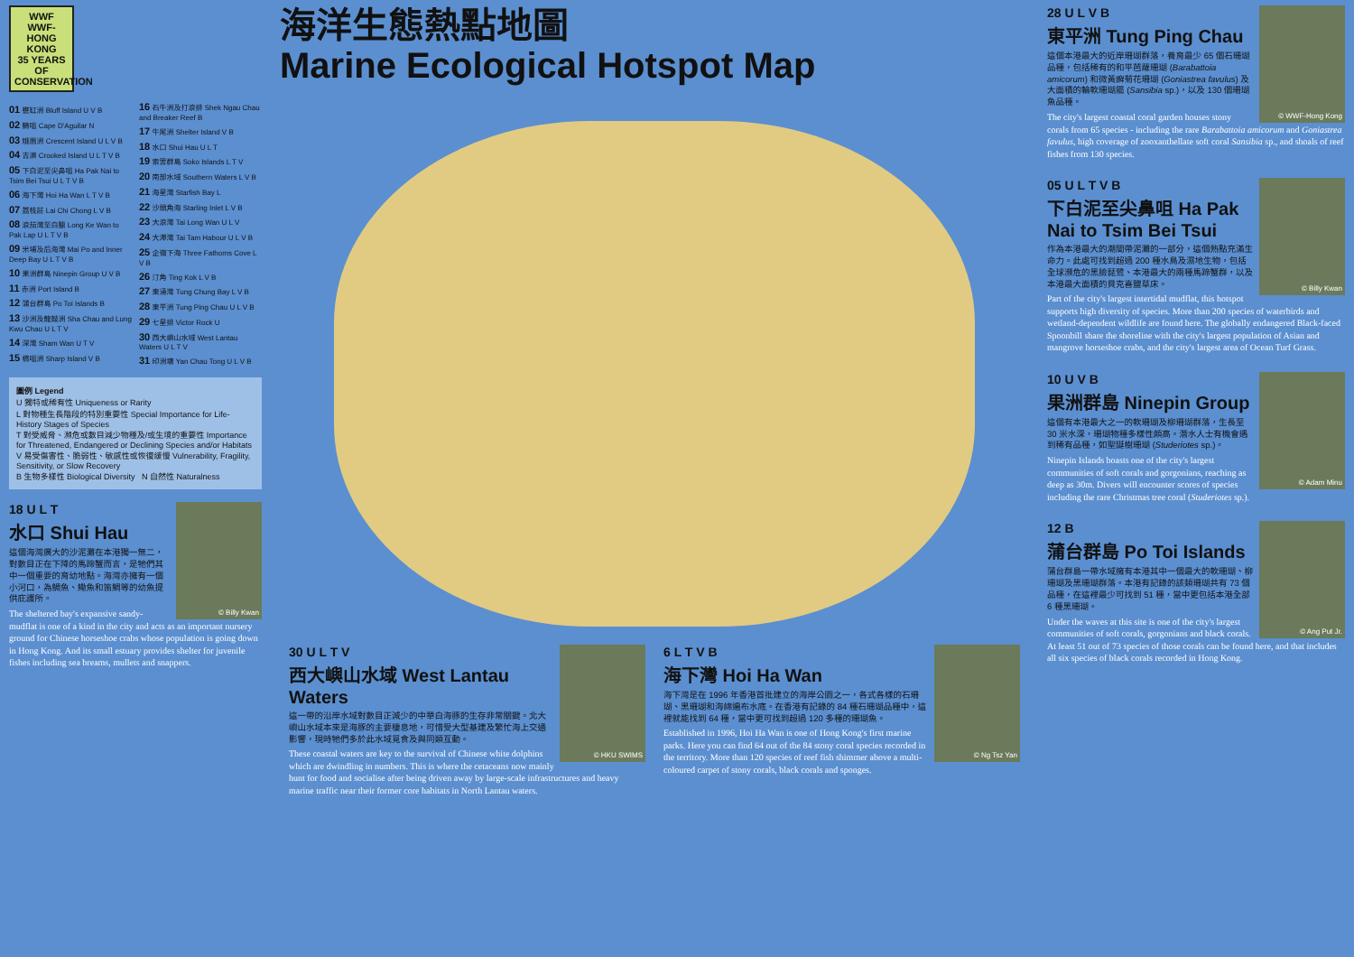WWF
WWF-
HONG KONG
35 YEARS
OF CONSERVATION
01 甕缸洲 Bluff Island U V B
02 鶴咀 Cape D'Aguilar N
03 娥眉洲 Crescent Island U L V B
04 吉澳 Crooked Island U L T V B
05 下白泥至尖鼻咀 Ha Pak Nai to Tsim Bei Tsui U L T V B
06 海下灣 Hoi Ha Wan L T V B
07 荔枝莊 Lai Chi Chong L V B
08 浪茄灣至白臘 Long Ke Wan to Pak Lap U L T V B
09 米埔及后海灣 Mai Po and Inner Deep Bay U L T V B
10 果洲群島 Ninepin Group U V B
11 赤洲 Port Island B
12 蒲台群島 Po Toi Islands B
13 沙洲及龍鼓洲 Sha Chau and Lung Kwu Chau U L T V
14 深灣 Sham Wan U T V
15 橋咀洲 Sharp Island V B
16 石牛洲及打浪排 Shek Ngau Chau and Breaker Reef B
17 牛尾洲 Shelter Island V B
18 水口 Shui Hau U L T
19 索罟群島 Soko Islands L T V
20 南部水域 Southern Waters L V B
21 海星灣 Starfish Bay L
22 沙頭角海 Starling Inlet L V B
23 大浪灣 Tai Long Wan U L V
24 大潭灣 Tai Tam Habour U L V B
25 企嶺下海 Three Fathoms Cove L V B
26 汀角 Ting Kok L V B
27 東涌灣 Tung Chung Bay L V B
28 東平洲 Tung Ping Chau U L V B
29 七星排 Victor Rock U
30 西大嶼山水域 West Lantau Waters U L T V
31 印洲塘 Yan Chau Tong U L V B
圖例 Legend
U 獨特或稀有性 Uniqueness or Rarity
L 對物種生長階段的特別重要性 Special Importance for Life-History Stages of Species
T 對受威脅、瀕危或數目減少物種及/或生境的重要性 Importance for Threatened, Endangered or Declining Species and/or Habitats
V 易受傷害性、脆弱性、敏感性或恢復緩慢 Vulnerability, Fragility, Sensitivity, or Slow Recovery
B 生物多樣性 Biological Diversity N 自然性 Naturalness
© Billy Kwan
18 U L T
水口 Shui Hau
這個海灣廣大的沙泥灘在本港獨一無二，對數目正在下降的馬蹄蟹而言，是牠們其中一個重要的育幼地點。海灣亦擁有一個小河口，為鯛魚、鰳魚和笛鯛等的幼魚提供庇護所。
The sheltered bay's expansive sandy-mudflat is one of a kind in the city and acts as an important nursery ground for Chinese horseshoe crabs whose population is going down in Hong Kong. And its small estuary provides shelter for juvenile fishes including sea breams, mullets and snappers.
海洋生態熱點地圖
Marine Ecological Hotspot Map
© HKU SWIMS
30 U L T V
西大嶼山水域 West Lantau Waters
這一帶的沿岸水域對數目正減少的中華白海豚的生存非常關鍵。北大嶼山水域本來是海豚的主要棲息地，可惜受大型基建及繁忙海上交通影響，現時牠們多於此水域覓食及與同類互動。
These coastal waters are key to the survival of Chinese white dolphins which are dwindling in numbers. This is where the cetaceans now mainly hunt for food and socialise after being driven away by large-scale infrastructures and heavy marine traffic near their former core habitats in North Lantau waters.
© Ng Tsz Yan
6 L T V B
海下灣 Hoi Ha Wan
海下灣是在 1996 年香港首批建立的海岸公園之一，各式各樣的石珊瑚、黑珊瑚和海綿遍布水底。在香港有記錄的 84 種石珊瑚品種中，這裡就能找到 64 種，當中更可找到超過 120 多種的珊瑚魚。
Established in 1996, Hoi Ha Wan is one of Hong Kong's first marine parks. Here you can find 64 out of the 84 stony coral species recorded in the territory. More than 120 species of reef fish shimmer above a multi-coloured carpet of stony corals, black corals and sponges.
© WWF-Hong Kong
28 U L V B
東平洲 Tung Ping Chau
這個本港最大的近岸珊瑚群落，養育最少 65 個石珊瑚品種，包括稀有的和平芭蘿珊瑚 (Barabattoia amicorum) 和微黃癬菊花珊瑚 (Goniastrea favulus) 及大面積的輪軟珊瑚屬 (Sansibia sp.)，以及 130 個珊瑚魚品種。
The city's largest coastal coral garden houses stony corals from 65 species - including the rare Barabattoia amicorum and Goniastrea favulus, high coverage of zooxanthellate soft coral Sansibia sp., and shoals of reef fishes from 130 species.
© Billy Kwan
05 U L T V B
下白泥至尖鼻咀 Ha Pak Nai to Tsim Bei Tsui
作為本港最大的潮間帶泥灘的一部分，這個熱點充滿生命力。此處可找到超過 200 種水鳥及濕地生物，包括全球瀕危的黑臉琵鷺、本港最大的兩種馬蹄蟹群，以及本港最大面積的貝克喜鹽草床。
Part of the city's largest intertidal mudflat, this hotspot supports high diversity of species. More than 200 species of waterbirds and wetland-dependent wildlife are found here. The globally endangered Black-faced Spoonbill share the shoreline with the city's largest population of Asian and mangrove horseshoe crabs, and the city's largest area of Ocean Turf Grass.
© Adam Minu
10 U V B
果洲群島 Ninepin Group
這個有本港最大之一的軟珊瑚及柳珊瑚群落，生長至 30 米水深，珊瑚物種多樣性頗高。潛水人士有機會遇到稀有品種，如聖誕樹珊瑚 (Studeriotes sp.)。
Ninepin Islands boasts one of the city's largest communities of soft corals and gorgonians, reaching as deep as 30m. Divers will encounter scores of species including the rare Christmas tree coral (Studeriotes sp.).
© Ang Put Jr.
12 B
蒲台群島 Po Toi Islands
蒲台群島一帶水域擁有本港其中一個最大的軟珊瑚、柳珊瑚及黑珊瑚群落。本港有記錄的該類珊瑚共有 73 個品種，在這裡最少可找到 51 種，當中更包括本港全部 6 種黑珊瑚。
Under the waves at this site is one of the city's largest communities of soft corals, gorgonians and black corals. At least 51 out of 73 species of those corals can be found here, and that includes all six species of black corals recorded in Hong Kong.